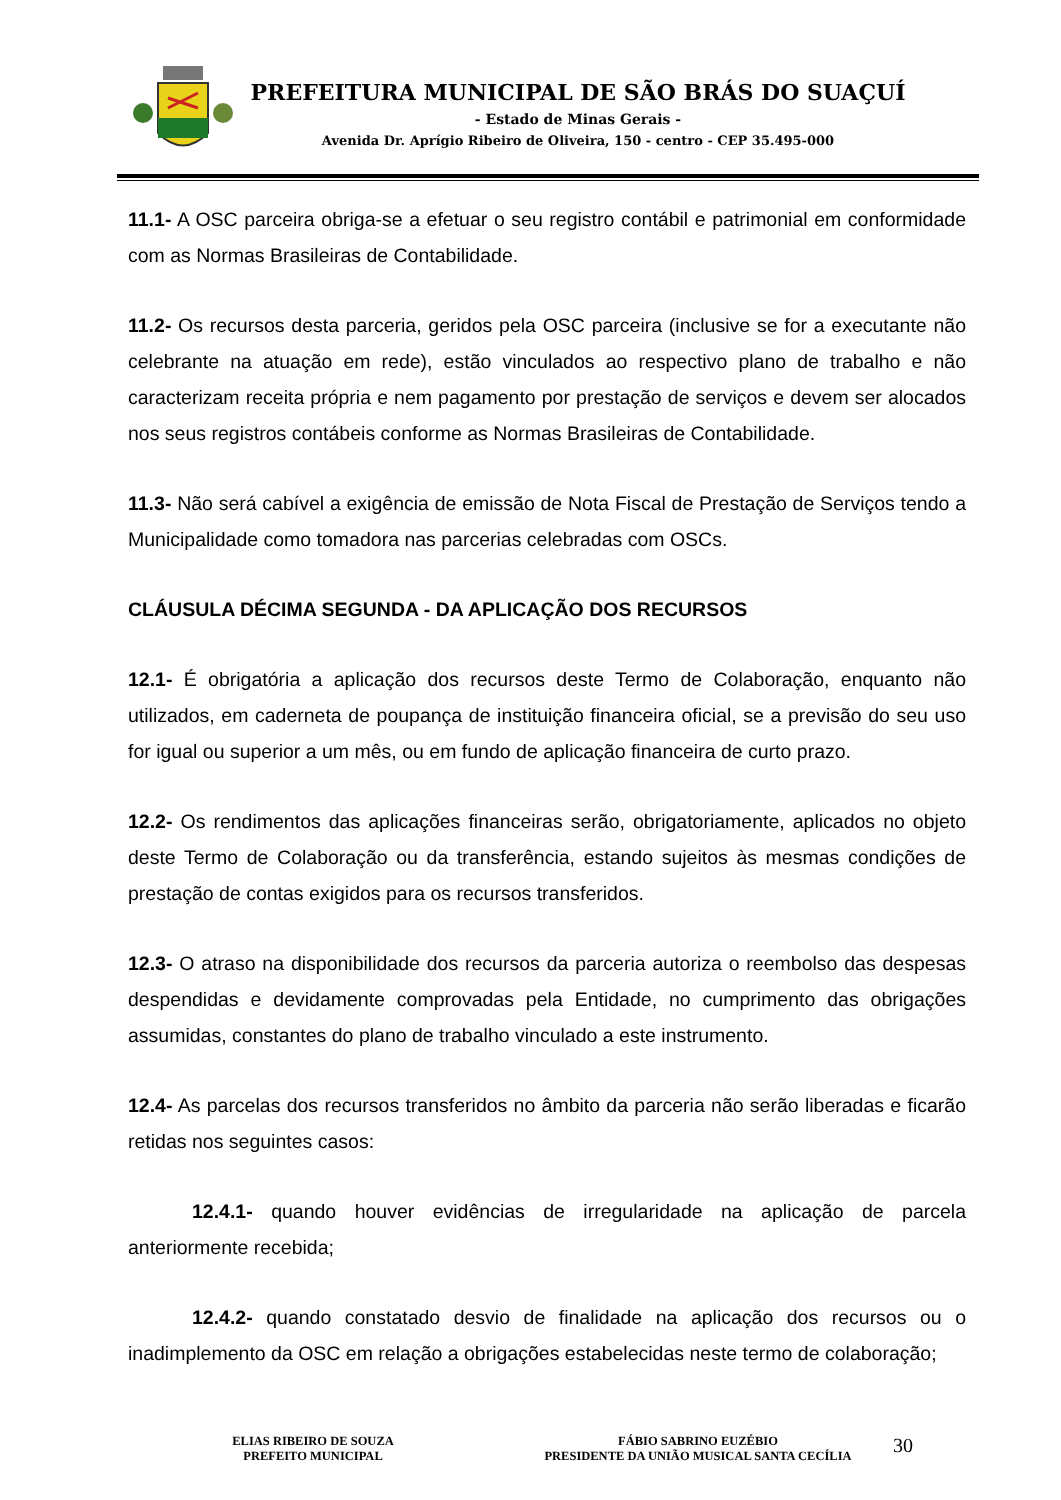PREFEITURA MUNICIPAL DE SÃO BRÁS DO SUAÇUÍ
- Estado de Minas Gerais -
Avenida Dr. Aprígio Ribeiro de Oliveira, 150 - centro - CEP 35.495-000
11.1- A OSC parceira obriga-se a efetuar o seu registro contábil e patrimonial em conformidade com as Normas Brasileiras de Contabilidade.
11.2- Os recursos desta parceria, geridos pela OSC parceira (inclusive se for a executante não celebrante na atuação em rede), estão vinculados ao respectivo plano de trabalho e não caracterizam receita própria e nem pagamento por prestação de serviços e devem ser alocados nos seus registros contábeis conforme as Normas Brasileiras de Contabilidade.
11.3- Não será cabível a exigência de emissão de Nota Fiscal de Prestação de Serviços tendo a Municipalidade como tomadora nas parcerias celebradas com OSCs.
CLÁUSULA DÉCIMA SEGUNDA - DA APLICAÇÃO DOS RECURSOS
12.1- É obrigatória a aplicação dos recursos deste Termo de Colaboração, enquanto não utilizados, em caderneta de poupança de instituição financeira oficial, se a previsão do seu uso for igual ou superior a um mês, ou em fundo de aplicação financeira de curto prazo.
12.2- Os rendimentos das aplicações financeiras serão, obrigatoriamente, aplicados no objeto deste Termo de Colaboração ou da transferência, estando sujeitos às mesmas condições de prestação de contas exigidos para os recursos transferidos.
12.3- O atraso na disponibilidade dos recursos da parceria autoriza o reembolso das despesas despendidas e devidamente comprovadas pela Entidade, no cumprimento das obrigações assumidas, constantes do plano de trabalho vinculado a este instrumento.
12.4- As parcelas dos recursos transferidos no âmbito da parceria não serão liberadas e ficarão retidas nos seguintes casos:
12.4.1- quando houver evidências de irregularidade na aplicação de parcela anteriormente recebida;
12.4.2- quando constatado desvio de finalidade na aplicação dos recursos ou o inadimplemento da OSC em relação a obrigações estabelecidas neste termo de colaboração;
ELIAS RIBEIRO DE SOUZA
PREFEITO MUNICIPAL
FÁBIO SABRINO EUZÉBIO
PRESIDENTE DA UNIÃO MUSICAL SANTA CECÍLIA
30